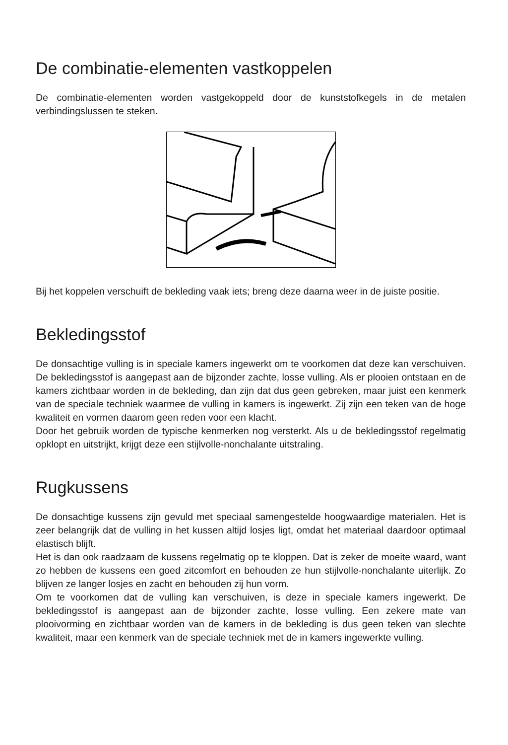De combinatie-elementen vastkoppelen
De combinatie-elementen worden vastgekoppeld door de kunststofkegels in de metalen verbindingslussen te steken.
Bij het koppelen verschuift de bekleding vaak iets; breng deze daarna weer in de juiste positie.
Bekledingsstof
De donsachtige vulling is in speciale kamers ingewerkt om te voorkomen dat deze kan verschuiven. De bekledingsstof is aangepast aan de bijzonder zachte, losse vulling. Als er plooien ontstaan en de kamers zichtbaar worden in de bekleding, dan zijn dat dus geen gebreken, maar juist een kenmerk van de speciale techniek waarmee de vulling in kamers is ingewerkt. Zij zijn een teken van de hoge kwaliteit en vormen daarom geen reden voor een klacht.
Door het gebruik worden de typische kenmerken nog versterkt. Als u de bekledingsstof regelmatig opklopt en uitstrijkt, krijgt deze een stijlvolle-nonchalante uitstraling.
Rugkussens
De donsachtige kussens zijn gevuld met speciaal samengestelde hoogwaardige materialen. Het is zeer belangrijk dat de vulling in het kussen altijd losjes ligt, omdat het materiaal daardoor optimaal elastisch blijft.
Het is dan ook raadzaam de kussens regelmatig op te kloppen. Dat is zeker de moeite waard, want zo hebben de kussens een goed zitcomfort en behouden ze hun stijlvolle-nonchalante uiterlijk. Zo blijven ze langer losjes en zacht en behouden zij hun vorm.
Om te voorkomen dat de vulling kan verschuiven, is deze in speciale kamers ingewerkt. De bekledingsstof is aangepast aan de bijzonder zachte, losse vulling. Een zekere mate van plooivorming en zichtbaar worden van de kamers in de bekleding is dus geen teken van slechte kwaliteit, maar een kenmerk van de speciale techniek met de in kamers ingewerkte vulling.